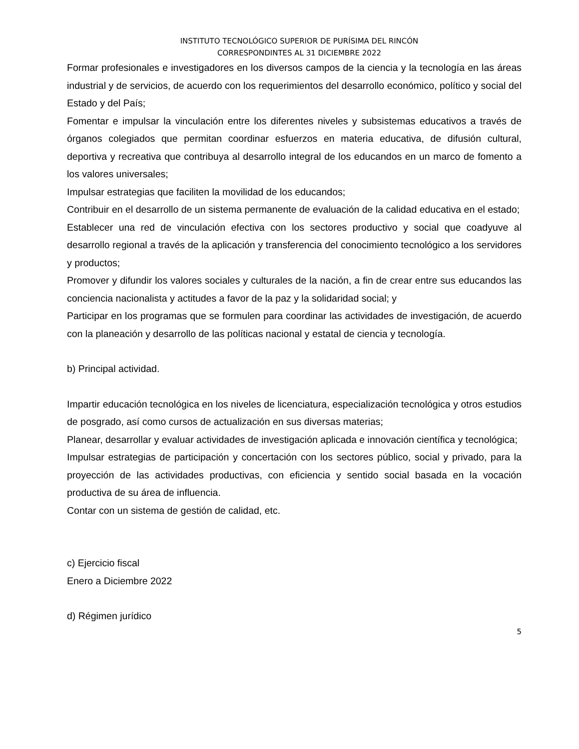INSTITUTO TECNOLÓGICO SUPERIOR DE PURÍSIMA DEL RINCÓN
CORRESPONDINTES AL 31 DICIEMBRE 2022
Formar profesionales e investigadores en los diversos campos de la ciencia y la tecnología en las áreas industrial y de servicios, de acuerdo con los requerimientos del desarrollo económico, político y social del Estado y del País;
Fomentar e impulsar la vinculación entre los diferentes niveles y subsistemas educativos a través de órganos colegiados que permitan coordinar esfuerzos en materia educativa, de difusión cultural, deportiva y recreativa que contribuya al desarrollo integral de los educandos en un marco de fomento a los valores universales;
Impulsar estrategias que faciliten la movilidad de los educandos;
Contribuir en el desarrollo de un sistema permanente de evaluación de la calidad educativa en el estado;
Establecer una red de vinculación efectiva con los sectores productivo y social que coadyuve al desarrollo regional a través de la aplicación y transferencia del conocimiento tecnológico a los servidores y productos;
Promover y difundir los valores sociales y culturales de la nación, a fin de crear entre sus educandos las conciencia nacionalista y actitudes a favor de la paz y la solidaridad social; y
Participar en los programas que se formulen para coordinar las actividades de investigación, de acuerdo con la planeación y desarrollo de las políticas nacional y estatal de ciencia y tecnología.
b) Principal actividad.
Impartir educación tecnológica en los niveles de licenciatura, especialización tecnológica y otros estudios de posgrado, así como cursos de actualización en sus diversas materias;
Planear, desarrollar y evaluar actividades de investigación aplicada e innovación científica y tecnológica;
Impulsar estrategias de participación y concertación con los sectores público, social y privado, para la proyección de las actividades productivas, con eficiencia y sentido social basada en la vocación productiva de su área de influencia.
Contar con un sistema de gestión de calidad, etc.
c) Ejercicio fiscal
Enero a Diciembre 2022
d) Régimen jurídico
5